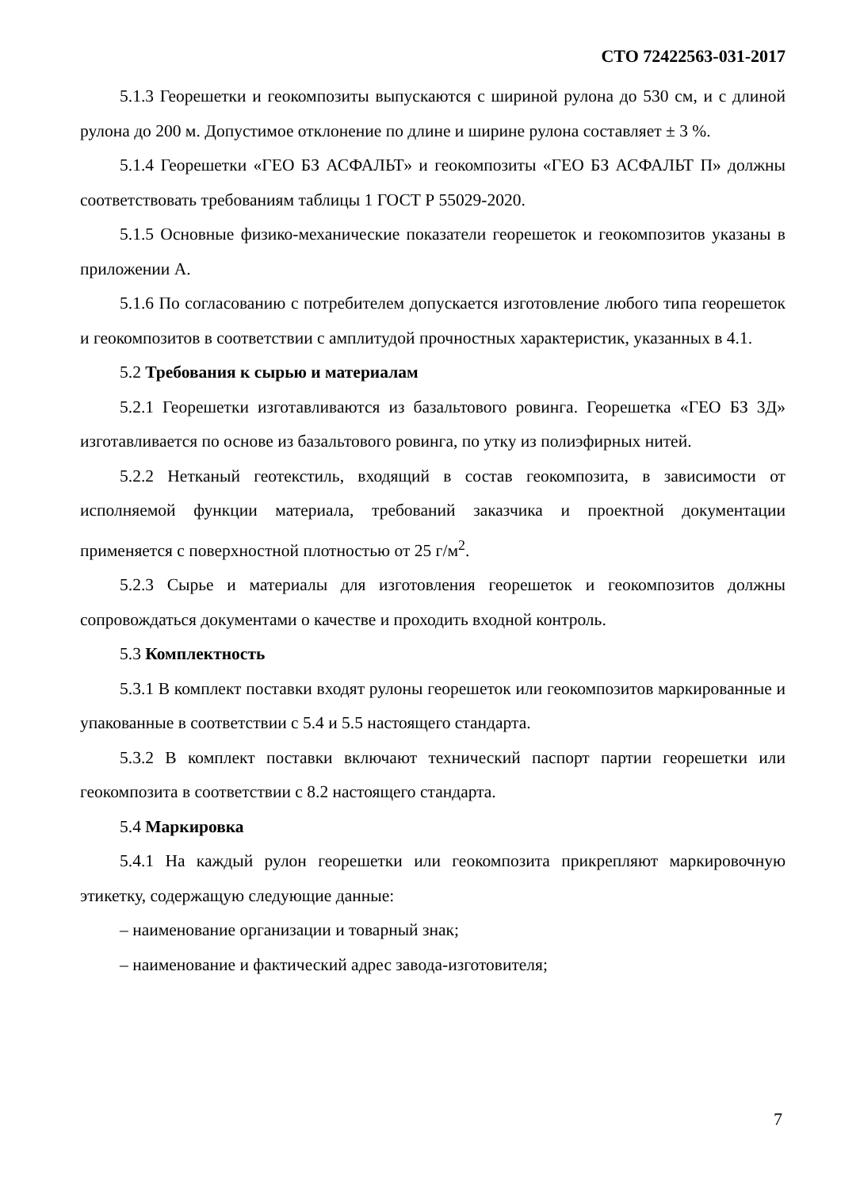СТО 72422563-031-2017
5.1.3 Георешетки и геокомпозиты выпускаются с шириной рулона до 530 см, и с длиной рулона до 200 м. Допустимое отклонение по длине и ширине рулона составляет ± 3 %.
5.1.4 Георешетки «ГЕО БЗ АСФАЛЬТ» и геокомпозиты «ГЕО БЗ АСФАЛЬТ П» должны соответствовать требованиям таблицы 1 ГОСТ Р 55029-2020.
5.1.5 Основные физико-механические показатели георешеток и геокомпозитов указаны в приложении А.
5.1.6 По согласованию с потребителем допускается изготовление любого типа георешеток и геокомпозитов в соответствии с амплитудой прочностных характеристик, указанных в 4.1.
5.2 Требования к сырью и материалам
5.2.1 Георешетки изготавливаются из базальтового ровинга. Георешетка «ГЕО БЗ 3Д» изготавливается по основе из базальтового ровинга, по утку из полиэфирных нитей.
5.2.2 Нетканый геотекстиль, входящий в состав геокомпозита, в зависимости от исполняемой функции материала, требований заказчика и проектной документации применяется с поверхностной плотностью от 25 г/м<sup>2</sup>.
5.2.3 Сырье и материалы для изготовления георешеток и геокомпозитов должны сопровождаться документами о качестве и проходить входной контроль.
5.3 Комплектность
5.3.1 В комплект поставки входят рулоны георешеток или геокомпозитов маркированные и упакованные в соответствии с 5.4 и 5.5 настоящего стандарта.
5.3.2 В комплект поставки включают технический паспорт партии георешетки или геокомпозита в соответствии с 8.2 настоящего стандарта.
5.4 Маркировка
5.4.1 На каждый рулон георешетки или геокомпозита прикрепляют маркировочную этикетку, содержащую следующие данные:
– наименование организации и товарный знак;
– наименование и фактический адрес завода-изготовителя;
7